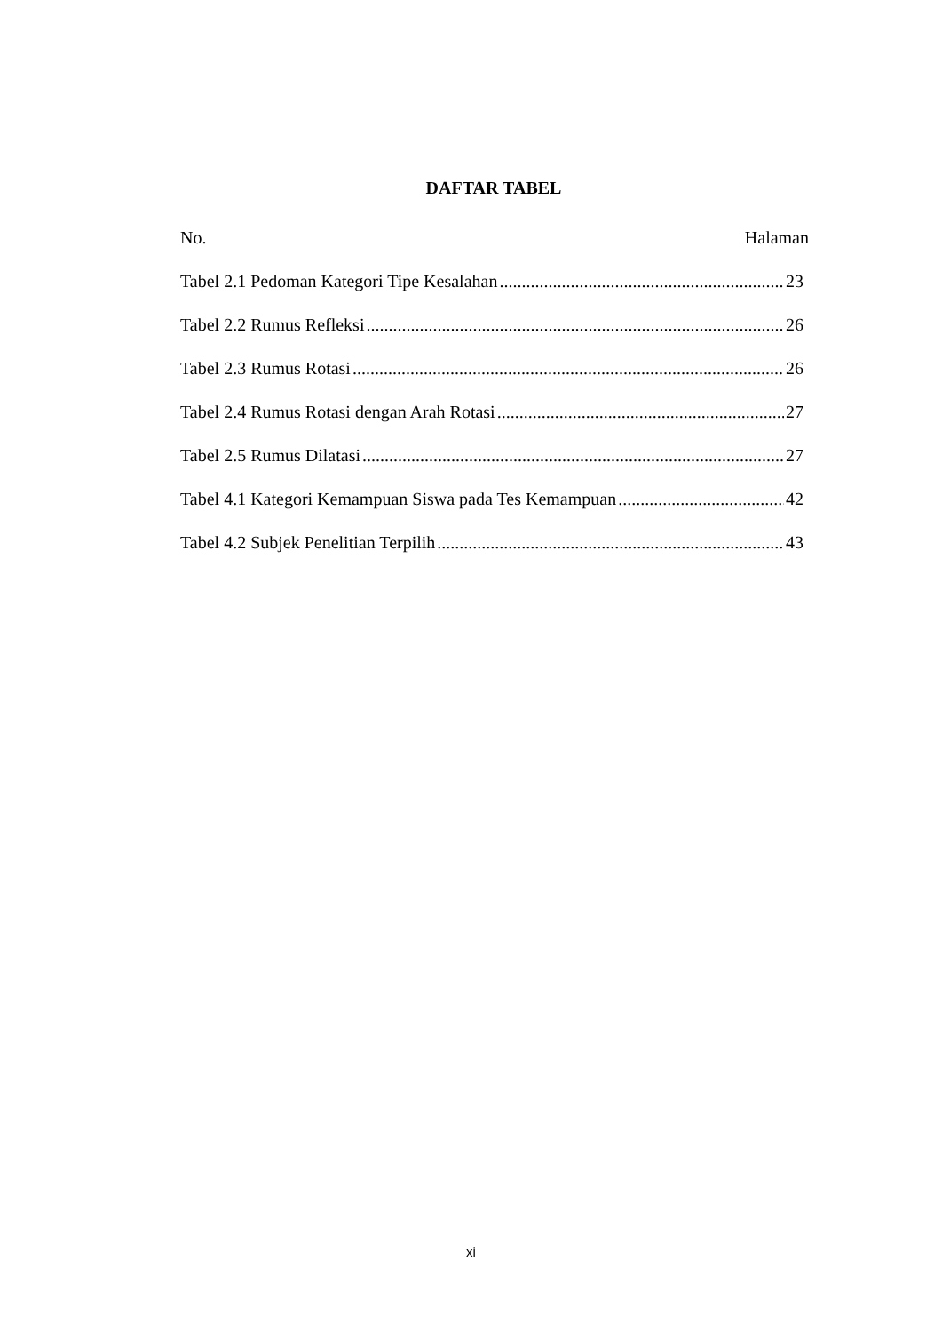DAFTAR TABEL
No. Halaman
Tabel 2.1 Pedoman Kategori Tipe Kesalahan 23
Tabel 2.2 Rumus Refleksi 26
Tabel 2.3 Rumus Rotasi 26
Tabel 2.4 Rumus Rotasi dengan Arah Rotasi 27
Tabel 2.5 Rumus Dilatasi 27
Tabel 4.1 Kategori Kemampuan Siswa pada Tes Kemampuan 42
Tabel 4.2 Subjek Penelitian Terpilih 43
xi